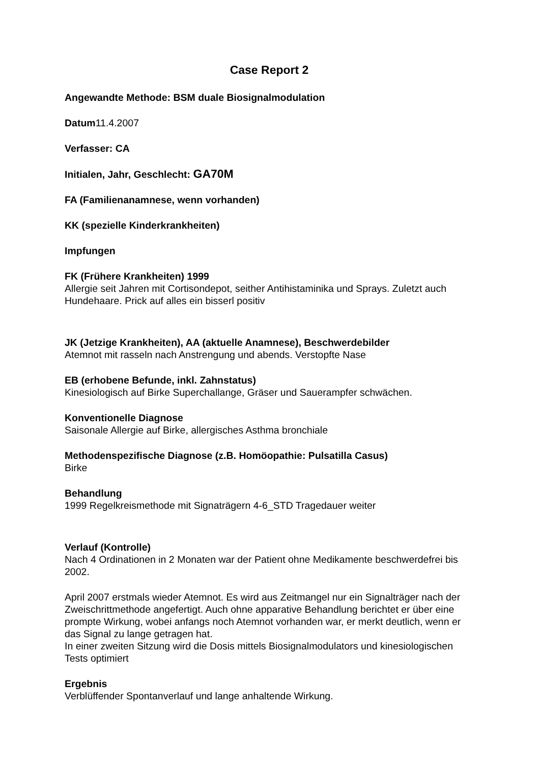Case Report 2
Angewandte Methode: BSM duale Biosignalmodulation
Datum11.4.2007
Verfasser: CA
Initialen, Jahr, Geschlecht: GA70M
FA (Familienanamnese, wenn vorhanden)
KK (spezielle Kinderkrankheiten)
Impfungen
FK (Frühere Krankheiten) 1999
Allergie seit Jahren mit Cortisondepot, seither Antihistaminika und Sprays. Zuletzt auch Hundehaare. Prick auf alles ein bisserl positiv
JK (Jetzige Krankheiten), AA (aktuelle Anamnese), Beschwerdebilder
Atemnot mit rasseln nach Anstrengung und abends. Verstopfte Nase
EB (erhobene Befunde, inkl. Zahnstatus)
Kinesiologisch auf Birke Superchallange, Gräser und Sauerampfer schwächen.
Konventionelle Diagnose
Saisonale Allergie auf Birke, allergisches Asthma bronchiale
Methodenspezifische Diagnose (z.B. Homöopathie: Pulsatilla Casus)
Birke
Behandlung
1999 Regelkreismethode mit Signaträgern 4-6_STD Tragedauer weiter
Verlauf (Kontrolle)
Nach 4 Ordinationen in 2 Monaten war der Patient ohne Medikamente beschwerdefrei bis 2002.
April 2007 erstmals wieder Atemnot. Es wird aus Zeitmangel nur ein Signalträger nach der Zweischrittmethode angefertigt. Auch ohne apparative Behandlung berichtet er über eine prompte Wirkung, wobei anfangs noch Atemnot vorhanden war, er merkt deutlich, wenn er das Signal zu lange getragen hat.
In einer zweiten Sitzung wird die Dosis mittels Biosignalmodulators und kinesiologischen Tests optimiert
Ergebnis
Verblüffender Spontanverlauf und lange anhaltende Wirkung.